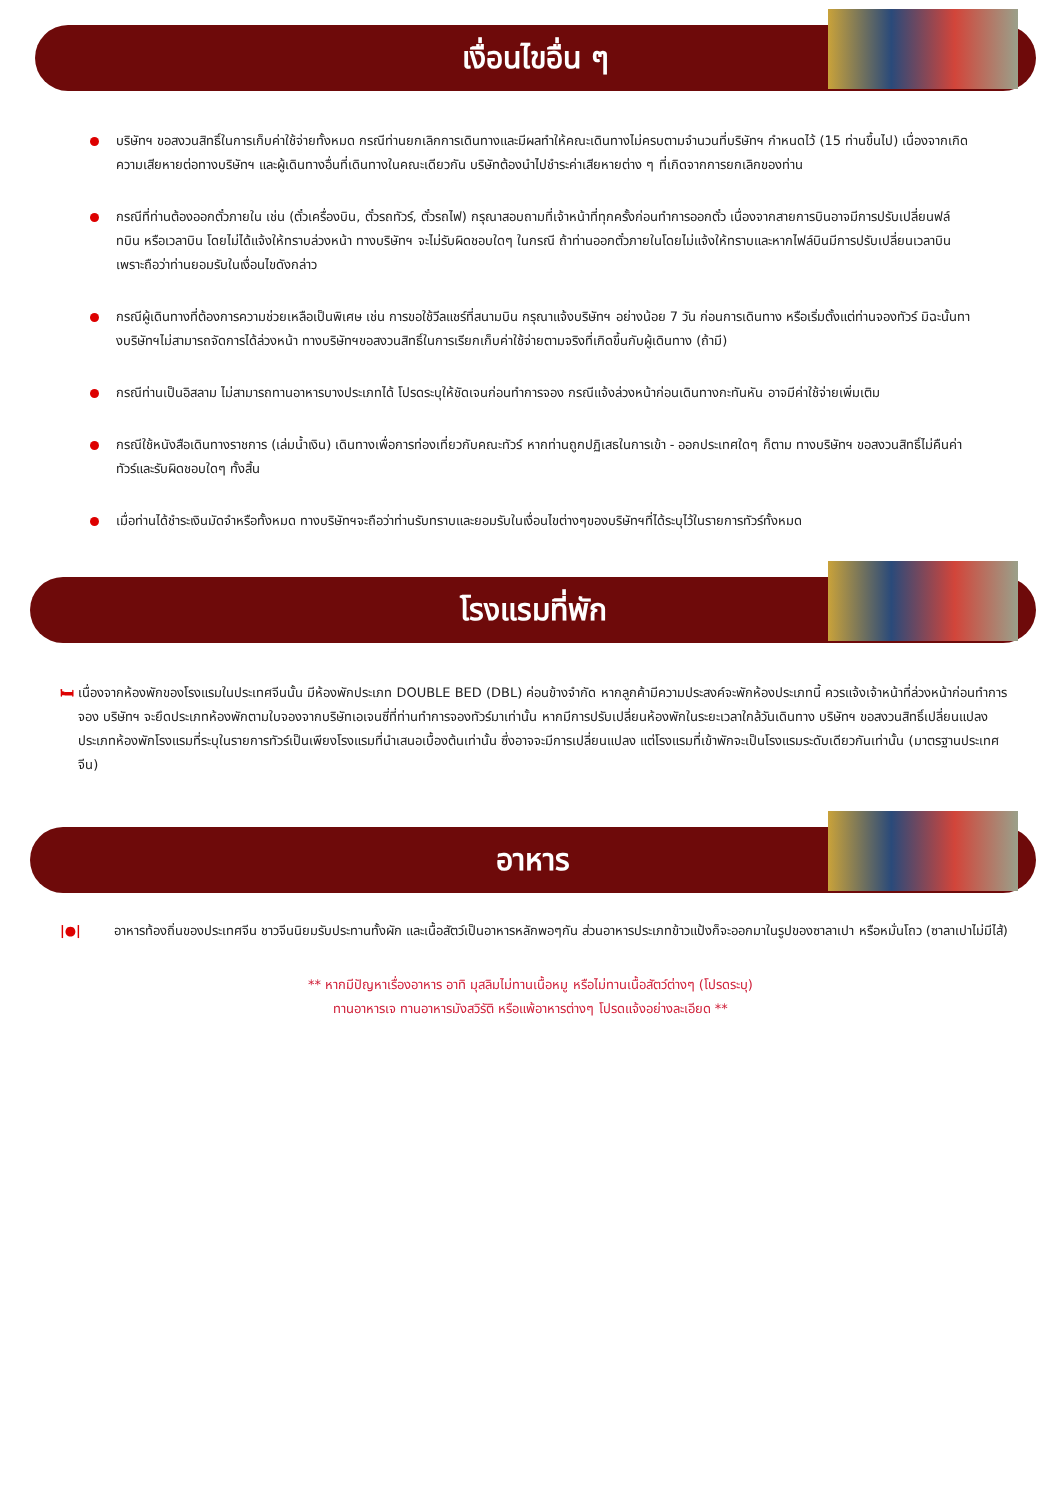เงื่อนไขอื่น ๆ
บริษัทฯ ขอสงวนสิทธิ์ในการเก็บค่าใช้จ่ายทั้งหมด กรณีท่านยกเลิกการเดินทางและมีผลทำให้คณะเดินทางไม่ครบตามจำนวนที่บริษัทฯ กำหนดไว้ (15 ท่านขึ้นไป) เนื่องจากเกิดความเสียหายต่อทางบริษัทฯ และผู้เดินทางอื่นที่เดินทางในคณะเดียวกัน บริษัทต้องนำไปชำระค่าเสียหายต่าง ๆ ที่เกิดจากการยกเลิกของท่าน
กรณีที่ท่านต้องออกตั๋วภายใน เช่น (ตั๋วเครื่องบิน, ตั๋วรถทัวร์, ตั๋วรถไฟ) กรุณาสอบถามที่เจ้าหน้าที่ทุกครั้งก่อนทำการออกตั๋ว เนื่องจากสายการบินอาจมีการปรับเปลี่ยนฟล์ทบิน หรือเวลาบิน โดยไม่ได้แจ้งให้ทราบล่วงหน้า ทางบริษัทฯ จะไม่รับผิดชอบใดๆ ในกรณี ถ้าท่านออกตั๋วภายในโดยไม่แจ้งให้ทราบและหากไฟล์บินมีการปรับเปลี่ยนเวลาบินเพราะถือว่าท่านยอมรับในเงื่อนไขดังกล่าว
กรณีผู้เดินทางที่ต้องการความช่วยเหลือเป็นพิเศษ เช่น การขอใช้วีลแชร์ที่สนามบิน กรุณาแจ้งบริษัทฯ อย่างน้อย 7 วัน ก่อนการเดินทาง หรือเริ่มตั้งแต่ท่านจองทัวร์ มิฉะนั้นทางบริษัทฯไม่สามารถจัดการได้ล่วงหน้า ทางบริษัทฯขอสงวนสิทธิ์ในการเรียกเก็บค่าใช้จ่ายตามจริงที่เกิดขึ้นกับผู้เดินทาง (ถ้ามี)
กรณีท่านเป็นอิสลาม ไม่สามารถทานอาหารบางประเภทได้ โปรดระบุให้ชัดเจนก่อนทำการจอง กรณีแจ้งล่วงหน้าก่อนเดินทางกะทันหัน อาจมีค่าใช้จ่ายเพิ่มเติม
กรณีใช้หนังสือเดินทางราชการ (เล่มน้ำเงิน) เดินทางเพื่อการท่องเที่ยวกับคณะทัวร์ หากท่านถูกปฏิเสธในการเข้า - ออกประเทศใดๆ ก็ตาม ทางบริษัทฯ ขอสงวนสิทธิ์ไม่คืนค่าทัวร์และรับผิดชอบใดๆ ทั้งสิ้น
เมื่อท่านได้ชำระเงินมัดจำหรือทั้งหมด ทางบริษัทฯจะถือว่าท่านรับทราบและยอมรับในเงื่อนไขต่างๆของบริษัทฯที่ได้ระบุไว้ในรายการทัวร์ทั้งหมด
โรงแรมที่พัก
🛏 เนื่องจากห้องพักของโรงแรมในประเทศจีนนั้น มีห้องพักประเภท DOUBLE BED (DBL) ค่อนข้างจำกัด หากลูกค้ามีความประสงค์จะพักห้องประเภทนี้ ควรแจ้งเจ้าหน้าที่ล่วงหน้าก่อนทำการจอง บริษัทฯ จะยึดประเภทห้องพักตามใบจองจากบริษัทเอเจนซี่ที่ท่านทำการจองทัวร์มาเท่านั้น หากมีการปรับเปลี่ยนห้องพักในระยะเวลาใกล้วันเดินทาง บริษัทฯ ขอสงวนสิทธิ์เปลี่ยนแปลงประเภทห้องพักโรงแรมที่ระบุในรายการทัวร์เป็นเพียงโรงแรมที่นำเสนอเบื้องต้นเท่านั้น ซึ่งอาจจะมีการเปลี่ยนแปลง แต่โรงแรมที่เข้าพักจะเป็นโรงแรมระดับเดียวกันเท่านั้น (มาตรฐานประเทศจีน)
อาหาร
|●| อาหารท้องถิ่นของประเทศจีน ชาวจีนนิยมรับประทานทั้งผัก และเนื้อสัตว์เป็นอาหารหลักพอๆกัน ส่วนอาหารประเภทข้าวแป้งก็จะออกมาในรูปของซาลาเปา หรือหมั่นโถว (ซาลาเปาไม่มีไส้)
** หากมีปัญหาเรื่องอาหาร อาทิ มุสลิมไม่ทานเนื้อหมู หรือไม่ทานเนื้อสัตว์ต่างๆ (โปรดระบุ)
ทานอาหารเจ ทานอาหารมังสวิรัติ หรือแพ้อาหารต่างๆ โปรดแจ้งอย่างละเอียด **